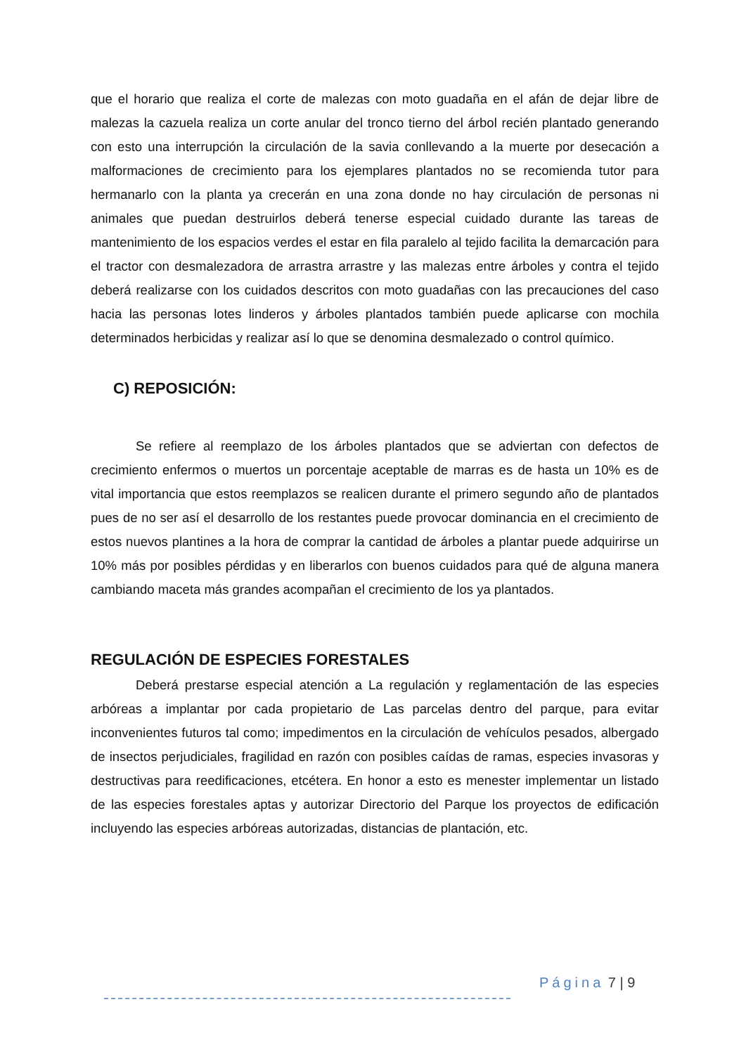que el horario que realiza el corte de malezas con moto guadaña en el afán de dejar libre de malezas la cazuela realiza un corte anular del tronco tierno del árbol recién plantado generando con esto una interrupción la circulación de la savia conllevando a la muerte por desecación a malformaciones de crecimiento para los ejemplares plantados no se recomienda tutor para hermanarlo con la planta ya crecerán en una zona donde no hay circulación de personas ni animales que puedan destruirlos deberá tenerse especial cuidado durante las tareas de mantenimiento de los espacios verdes el estar en fila paralelo al tejido facilita la demarcación para el tractor con desmalezadora de arrastra arrastre y las malezas entre árboles y contra el tejido deberá realizarse con los cuidados descritos con moto guadañas con las precauciones del caso hacia las personas lotes linderos y árboles plantados también puede aplicarse con mochila determinados herbicidas y realizar así lo que se denomina desmalezado o control químico.
C) REPOSICIÓN:
Se refiere al reemplazo de los árboles plantados que se adviertan con defectos de crecimiento enfermos o muertos un porcentaje aceptable de marras es de hasta un 10% es de vital importancia que estos reemplazos se realicen durante el primero segundo año de plantados pues de no ser así el desarrollo de los restantes puede provocar dominancia en el crecimiento de estos nuevos plantines a la hora de comprar la cantidad de árboles a plantar puede adquirirse un 10% más por posibles pérdidas y en liberarlos con buenos cuidados para qué de alguna manera cambiando maceta más grandes acompañan el crecimiento de los ya plantados.
REGULACIÓN DE ESPECIES FORESTALES
Deberá prestarse especial atención a La regulación y reglamentación de las especies arbóreas a implantar por cada propietario de Las parcelas dentro del parque, para evitar inconvenientes futuros tal como; impedimentos en la circulación de vehículos pesados, albergado de insectos perjudiciales, fragilidad en razón con posibles caídas de ramas, especies invasoras y destructivas para reedificaciones, etcétera. En honor a esto es menester implementar un listado de las especies forestales aptas y autorizar Directorio del Parque los proyectos de edificación incluyendo las especies arbóreas autorizadas, distancias de plantación, etc.
Página 7 | 9